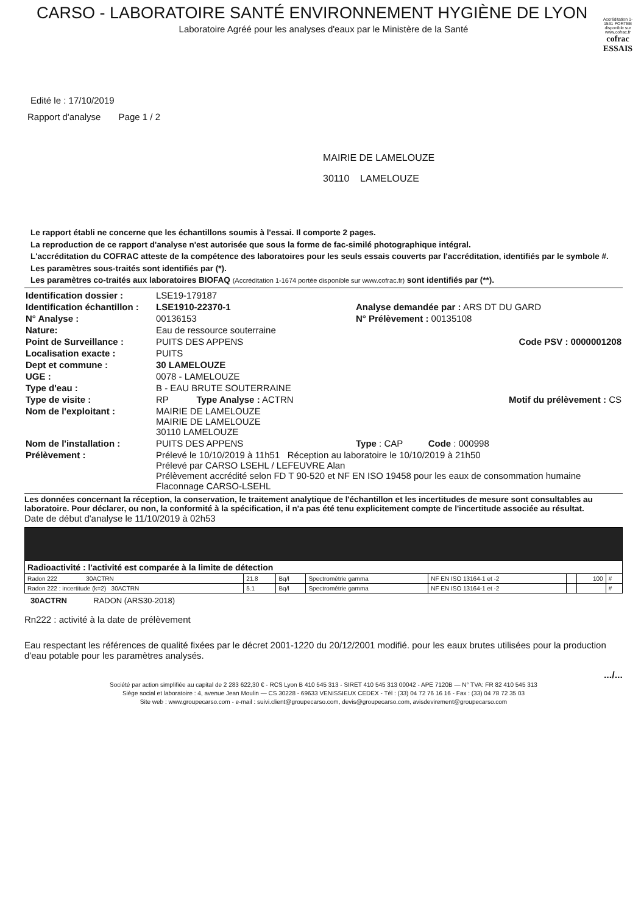CARSO - LABORATOIRE SANTÉ ENVIRONNEMENT HYGIÈNE DE LYON
Laboratoire Agréé pour les analyses d'eaux par le Ministère de la Santé
Accréditation 1-1531 PORTEE disponible sur www.cofrac.fr
cofrac
ESSAIS
Edité le : 17/10/2019
Rapport d'analyse Page 1 / 2
MAIRIE DE LAMELOUZE
30110 LAMELOUZE
Le rapport établi ne concerne que les échantillons soumis à l'essai. Il comporte 2 pages.
La reproduction de ce rapport d'analyse n'est autorisée que sous la forme de fac-similé photographique intégral.
L'accréditation du COFRAC atteste de la compétence des laboratoires pour les seuls essais couverts par l'accréditation, identifiés par le symbole #.
Les paramètres sous-traités sont identifiés par (*).
Les paramètres co-traités aux laboratoires BIOFAQ (Accréditation 1-1674 portée disponible sur www.cofrac.fr) sont identifiés par (**).
| Identification dossier : | LSE19-179187 | |
| Identification échantillon : | LSE1910-22370-1 | Analyse demandée par : ARS DT DU GARD |
| N° Analyse : | 00136153 | N° Prélèvement : 00135108 |
| Nature: | Eau de ressource souterraine | |
| Point de Surveillance : | PUITS DES APPENS | Code PSV : 0000001208 |
| Localisation exacte : | PUITS | |
| Dept et commune : | 30 LAMELOUZE | |
| UGE : | 0078 - LAMELOUZE | |
| Type d'eau : | B - EAU BRUTE SOUTERRAINE | |
| Type de visite : | RP Type Analyse : ACTRN | Motif du prélèvement : CS |
| Nom de l'exploitant : | MAIRIE DE LAMELOUZE MAIRIE DE LAMELOUZE 30110 LAMELOUZE | |
| Nom de l'installation : | PUITS DES APPENS | Type : CAP Code : 000998 |
| Prélèvement : | Prélevé le 10/10/2019 à 11h51 Réception au laboratoire le 10/10/2019 à 21h50 Prélevé par CARSO LSEHL / LEFEUVRE Alan Prélèvement accrédité selon FD T 90-520 et NF EN ISO 19458 pour les eaux de consommation humaine Flaconnage CARSO-LSEHL | |
Les données concernant la réception, la conservation, le traitement analytique de l'échantillon et les incertitudes de mesure sont consultables au laboratoire. Pour déclarer, ou non, la conformité à la spécification, il n'a pas été tenu explicitement compte de l'incertitude associée au résultat.
Date de début d'analyse le 11/10/2019 à 02h53
| Radioactivité : l'activité est comparée à la limite de détection | | | | | | | |
| Radon 222 30ACTRN | 21.8 | Bq/l | Spectrométrie gamma | NF EN ISO 13164-1 et -2 | | 100 | # |
| Radon 222 : incertitude (k=2) 30ACTRN | 5.1 | Bq/l | Spectrométrie gamma | NF EN ISO 13164-1 et -2 | | | # |
30ACTRN RADON (ARS30-2018)
Rn222 : activité à la date de prélèvement
Eau respectant les références de qualité fixées par le décret 2001-1220 du 20/12/2001 modifié. pour les eaux brutes utilisées pour la production d'eau potable pour les paramètres analysés.
.../...
Société par action simplifiée au capital de 2 283 622,30 € - RCS Lyon B 410 545 313 - SIRET 410 545 313 00042 - APE 7120B — N° TVA: FR 82 410 545 313
Siège social et laboratoire : 4, avenue Jean Moulin — CS 30228 - 69633 VENISSIEUX CEDEX - Tél : (33) 04 72 76 16 16 - Fax : (33) 04 78 72 35 03
Site web : www.groupecarso.com - e-mail : suivi.client@groupecarso.com, devis@groupecarso.com, avisdevirement@groupecarso.com